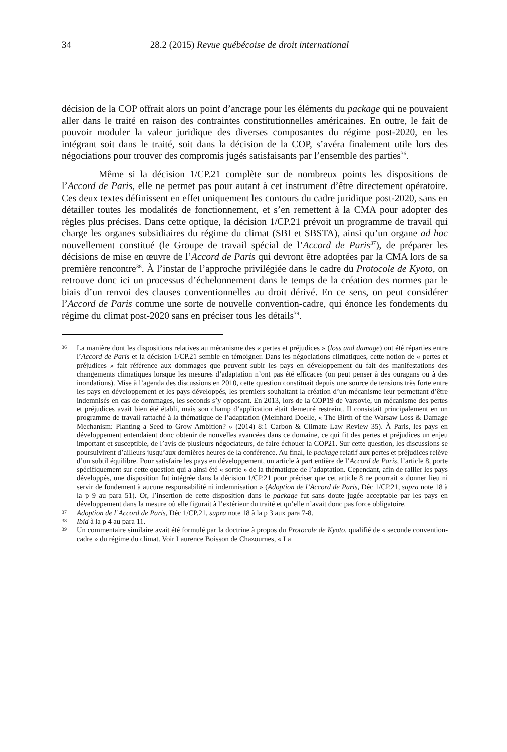34 28.2 (2015) Revue québécoise de droit international
décision de la COP offrait alors un point d’ancrage pour les éléments du package qui ne pouvaient aller dans le traité en raison des contraintes constitutionnelles américaines. En outre, le fait de pouvoir moduler la valeur juridique des diverses composantes du régime post-2020, en les intégrant soit dans le traité, soit dans la décision de la COP, s’avéra finalement utile lors des négociations pour trouver des compromis jugés satisfaisants par l’ensemble des parties<sup>36</sup>.
Même si la décision 1/CP.21 complète sur de nombreux points les dispositions de l’Accord de Paris, elle ne permet pas pour autant à cet instrument d’être directement opératoire. Ces deux textes définissent en effet uniquement les contours du cadre juridique post-2020, sans en détailler toutes les modalités de fonctionnement, et s’en remettent à la CMA pour adopter des règles plus précises. Dans cette optique, la décision 1/CP.21 prévoit un programme de travail qui charge les organes subsidiaires du régime du climat (SBI et SBSTA), ainsi qu’un organe ad hoc nouvellement constitué (le Groupe de travail spécial de l’Accord de Paris<sup>37</sup>), de préparer les décisions de mise en œuvre de l’Accord de Paris qui devront être adoptées par la CMA lors de sa première rencontre<sup>38</sup>. À l’instar de l’approche privilégiée dans le cadre du Protocole de Kyoto, on retrouve donc ici un processus d’échelonnement dans le temps de la création des normes par le biais d’un renvoi des clauses conventionnelles au droit dérivé. En ce sens, on peut considérer l’Accord de Paris comme une sorte de nouvelle convention-cadre, qui énonce les fondements du régime du climat post-2020 sans en préciser tous les détails<sup>39</sup>.
36 La manière dont les dispositions relatives au mécanisme des « pertes et préjudices » (loss and damage) ont été réparties entre l’Accord de Paris et la décision 1/CP.21 semble en témoigner. Dans les négociations climatiques, cette notion de « pertes et préjudices » fait référence aux dommages que peuvent subir les pays en développement du fait des manifestations des changements climatiques lorsque les mesures d’adaptation n’ont pas été efficaces (on peut penser à des ouragans ou à des inondations). Mise à l’agenda des discussions en 2010, cette question constituait depuis une source de tensions très forte entre les pays en développement et les pays développés, les premiers souhaitant la création d’un mécanisme leur permettant d’être indemnisés en cas de dommages, les seconds s’y opposant. En 2013, lors de la COP19 de Varsovie, un mécanisme des pertes et préjudices avait bien été établi, mais son champ d’application était demeuré restreint. Il consistait principalement en un programme de travail rattaché à la thématique de l’adaptation (Meinhard Doelle, « The Birth of the Warsaw Loss & Damage Mechanism: Planting a Seed to Grow Ambition? » (2014) 8:1 Carbon & Climate Law Review 35). À Paris, les pays en développement entendaient donc obtenir de nouvelles avancées dans ce domaine, ce qui fit des pertes et préjudices un enjeu important et susceptible, de l’avis de plusieurs négociateurs, de faire échouer la COP21. Sur cette question, les discussions se poursuivirent d’ailleurs jusqu’aux dernières heures de la conférence. Au final, le package relatif aux pertes et préjudices relève d’un subtil équilibre. Pour satisfaire les pays en développement, un article à part entière de l’Accord de Paris, l’article 8, porte spécifiquement sur cette question qui a ainsi été « sortie » de la thématique de l’adaptation. Cependant, afin de rallier les pays développés, une disposition fut intégrée dans la décision 1/CP.21 pour préciser que cet article 8 ne pourrait « donner lieu ni servir de fondement à aucune responsabilité ni indemnisation » (Adoption de l’Accord de Paris, Déc 1/CP.21, supra note 18 à la p 9 au para 51). Or, l’insertion de cette disposition dans le package fut sans doute jugée acceptable par les pays en développement dans la mesure où elle figurait à l’extérieur du traité et qu’elle n’avait donc pas force obligatoire.
37 Adoption de l’Accord de Paris, Déc 1/CP.21, supra note 18 à la p 3 aux para 7-8.
38 Ibid à la p 4 au para 11.
39 Un commentaire similaire avait été formulé par la doctrine à propos du Protocole de Kyoto, qualifié de « seconde convention-cadre » du régime du climat. Voir Laurence Boisson de Chazournes, « La